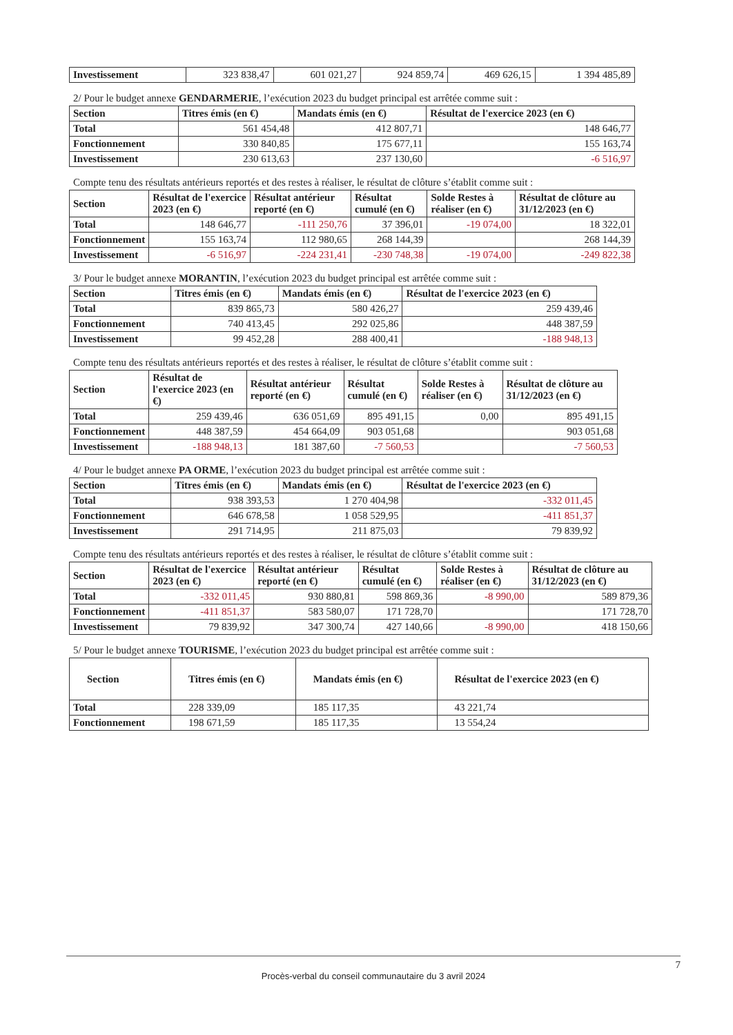| Investissement | 323 838,47 | 601 021,27 | 924 859,74 | 469 626,15 | 1 394 485,89 |
2/ Pour le budget annexe GENDARMERIE, l’exécution 2023 du budget principal est arrêtée comme suit :
| Section | Titres émis (en €) | Mandats émis (en €) | Résultat de l'exercice 2023 (en €) |
| --- | --- | --- | --- |
| Total | 561 454,48 | 412 807,71 | 148 646,77 |
| Fonctionnement | 330 840,85 | 175 677,11 | 155 163,74 |
| Investissement | 230 613,63 | 237 130,60 | -6 516,97 |
Compte tenu des résultats antérieurs reportés et des restes à réaliser, le résultat de clôture s’établit comme suit :
| Section | Résultat de l'exercice 2023 (en €) | Résultat antérieur reporté (en €) | Résultat cumulé (en €) | Solde Restes à réaliser (en €) | Résultat de clôture au 31/12/2023 (en €) |
| --- | --- | --- | --- | --- | --- |
| Total | 148 646,77 | -111 250,76 | 37 396,01 | -19 074,00 | 18 322,01 |
| Fonctionnement | 155 163,74 | 112 980,65 | 268 144,39 | | 268 144,39 |
| Investissement | -6 516,97 | -224 231,41 | -230 748,38 | -19 074,00 | -249 822,38 |
3/ Pour le budget annexe MORANTIN, l’exécution 2023 du budget principal est arrêtée comme suit :
| Section | Titres émis (en €) | Mandats émis (en €) | Résultat de l'exercice 2023 (en €) |
| --- | --- | --- | --- |
| Total | 839 865,73 | 580 426,27 | 259 439,46 |
| Fonctionnement | 740 413,45 | 292 025,86 | 448 387,59 |
| Investissement | 99 452,28 | 288 400,41 | -188 948,13 |
Compte tenu des résultats antérieurs reportés et des restes à réaliser, le résultat de clôture s’établit comme suit :
| Section | Résultat de l'exercice 2023 (en €) | Résultat antérieur reporté (en €) | Résultat cumulé (en €) | Solde Restes à réaliser (en €) | Résultat de clôture au 31/12/2023 (en €) |
| --- | --- | --- | --- | --- | --- |
| Total | 259 439,46 | 636 051,69 | 895 491,15 | 0,00 | 895 491,15 |
| Fonctionnement | 448 387,59 | 454 664,09 | 903 051,68 | | 903 051,68 |
| Investissement | -188 948,13 | 181 387,60 | -7 560,53 | | -7 560,53 |
4/ Pour le budget annexe PA ORME, l’exécution 2023 du budget principal est arrêtée comme suit :
| Section | Titres émis (en €) | Mandats émis (en €) | Résultat de l'exercice 2023 (en €) |
| --- | --- | --- | --- |
| Total | 938 393,53 | 1 270 404,98 | -332 011,45 |
| Fonctionnement | 646 678,58 | 1 058 529,95 | -411 851,37 |
| Investissement | 291 714,95 | 211 875,03 | 79 839,92 |
Compte tenu des résultats antérieurs reportés et des restes à réaliser, le résultat de clôture s’établit comme suit :
| Section | Résultat de l'exercice 2023 (en €) | Résultat antérieur reporté (en €) | Résultat cumulé (en €) | Solde Restes à réaliser (en €) | Résultat de clôture au 31/12/2023 (en €) |
| --- | --- | --- | --- | --- | --- |
| Total | -332 011,45 | 930 880,81 | 598 869,36 | -8 990,00 | 589 879,36 |
| Fonctionnement | -411 851,37 | 583 580,07 | 171 728,70 | | 171 728,70 |
| Investissement | 79 839,92 | 347 300,74 | 427 140,66 | -8 990,00 | 418 150,66 |
5/ Pour le budget annexe TOURISME, l’exécution 2023 du budget principal est arrêtée comme suit :
| Section | Titres émis (en €) | Mandats émis (en €) | Résultat de l'exercice 2023 (en €) |
| --- | --- | --- | --- |
| Total | 228 339,09 | 185 117,35 | 43 221,74 |
| Fonctionnement | 198 671,59 | 185 117,35 | 13 554,24 |
7
Procès-verbal du conseil communautaire du 3 avril 2024